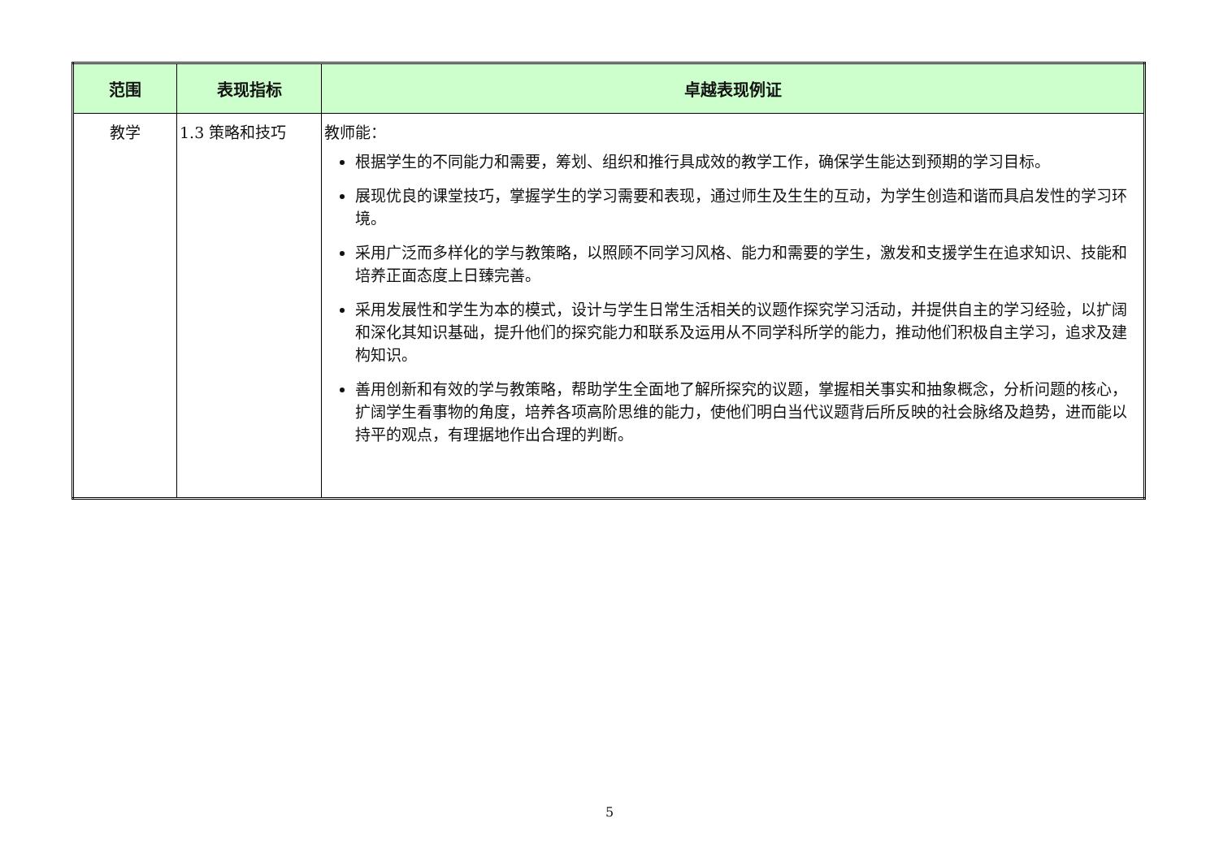| 范围 | 表现指标 | 卓越表现例证 |
| --- | --- | --- |
| 教学 | 1.3 策略和技巧 | 教师能： 根据学生的不同能力和需要，筹划、组织和推行具成效的教学工作，确保学生能达到预期的学习目标。 展现优良的课堂技巧，掌握学生的学习需要和表现，通过师生及生生的互动，为学生创造和谐而具启发性的学习环境。 采用广泛而多样化的学与教策略，以照顾不同学习风格、能力和需要的学生，激发和支援学生在追求知识、技能和培养正面态度上日臻完善。 采用发展性和学生为本的模式，设计与学生日常生活相关的议题作探究学习活动，并提供自主的学习经验，以扩阔和深化其知识基础，提升他们的探究能力和联系及运用从不同学科所学的能力，推动他们积极自主学习，追求及建构知识。 善用创新和有效的学与教策略，帮助学生全面地了解所探究的议题，掌握相关事实和抽象概念，分析问题的核心，扩阔学生看事物的角度，培养各项高阶思维的能力，使他们明白当代议题背后所反映的社会脉络及趋势，进而能以持平的观点，有理据地作出合理的判断。 |
5